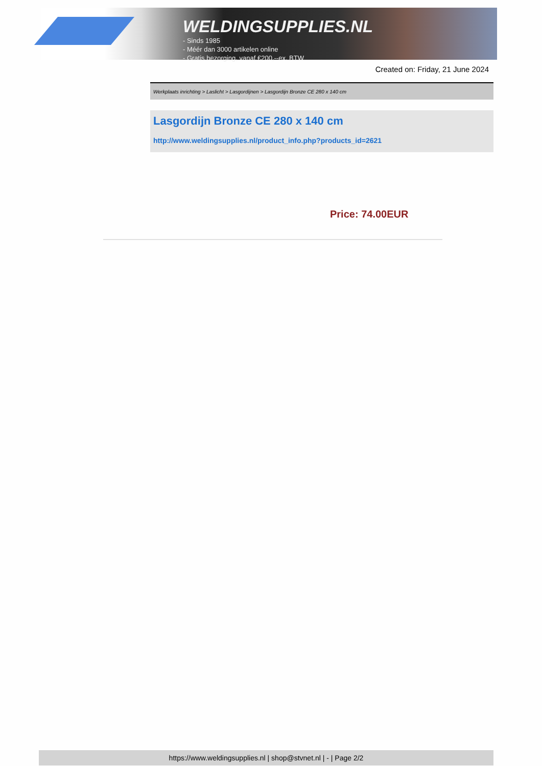WELDINGSUPPLIES.NL
- Sinds 1985
- Méér dan 3000 artikelen online
- Gratis bezorging, vanaf €200,--ex. BTW
Created on: Friday, 21 June 2024
Werkplaats inrichting > Laslicht > Lasgordijnen > Lasgordijn Bronze CE 280 x 140 cm
Lasgordijn Bronze CE 280 x 140 cm
http://www.weldingsupplies.nl/product_info.php?products_id=2621
Price: 74.00EUR
https://www.weldingsupplies.nl | shop@stvnet.nl | - | Page 2/2